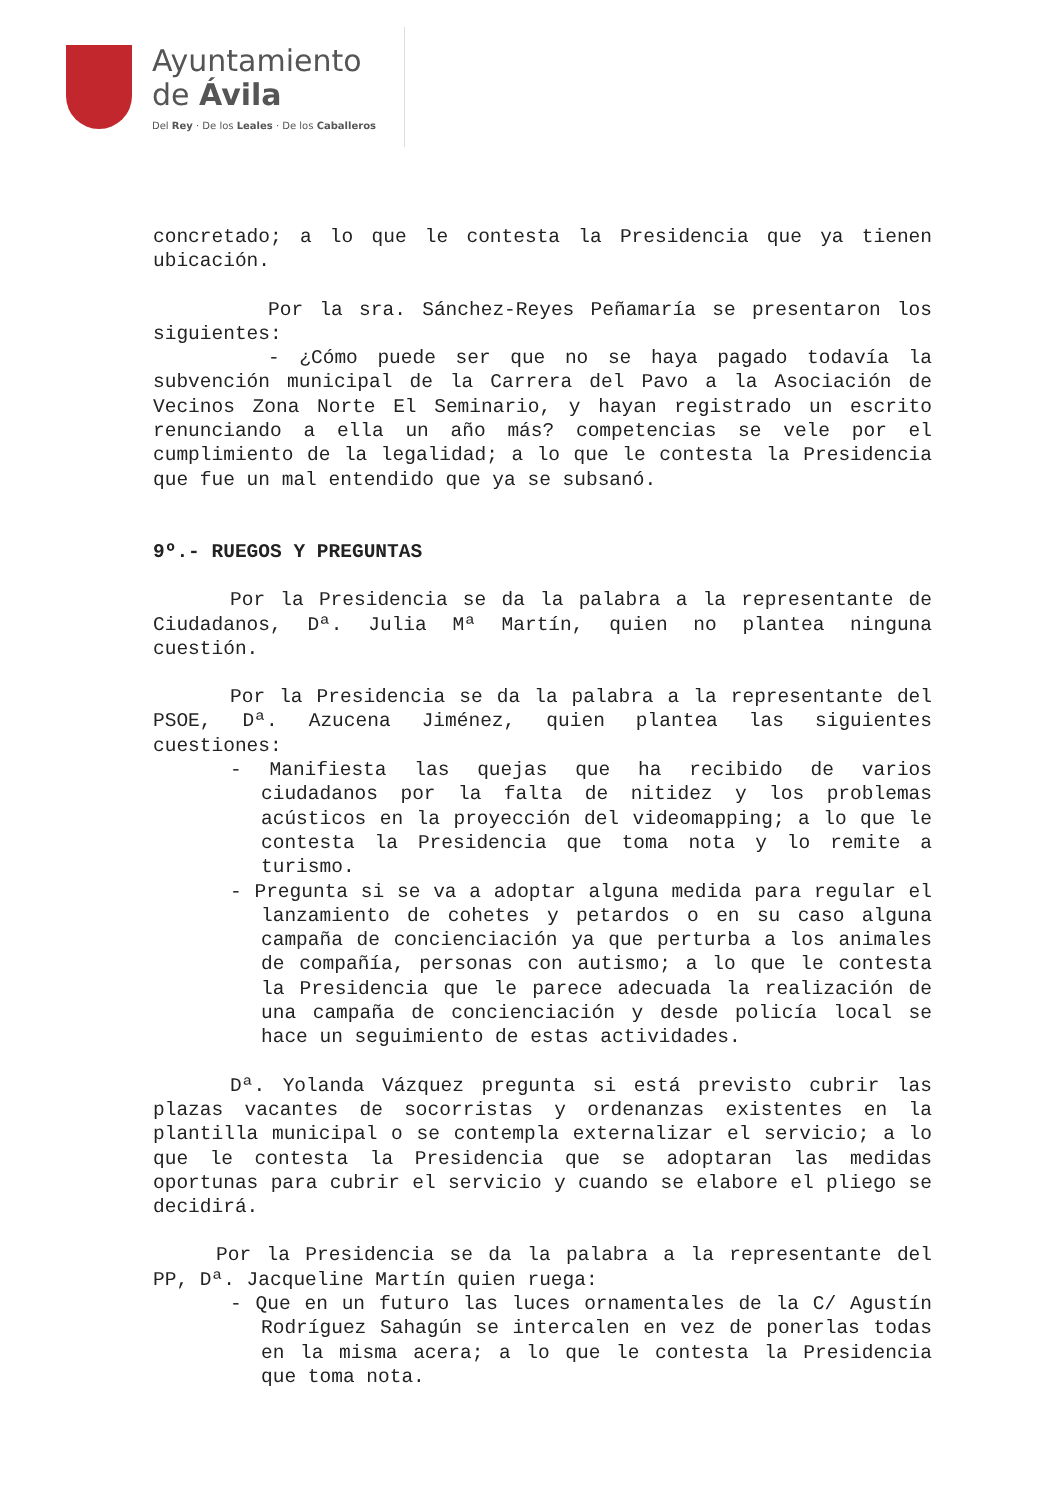Ayuntamiento
de Ávila
Del Rey · De los Leales · De los Caballeros
concretado; a lo que le contesta la Presidencia que ya tienen ubicación.
Por la sra. Sánchez-Reyes Peñamaría se presentaron los siguientes:
- ¿Cómo puede ser que no se haya pagado todavía la subvención municipal de la Carrera del Pavo a la Asociación de Vecinos Zona Norte El Seminario, y hayan registrado un escrito renunciando a ella un año más? competencias se vele por el cumplimiento de la legalidad; a lo que le contesta la Presidencia que fue un mal entendido que ya se subsanó.
9º.- RUEGOS Y PREGUNTAS
Por la Presidencia se da la palabra a la representante de Ciudadanos, Dª. Julia Mª Martín, quien no plantea ninguna cuestión.
Por la Presidencia se da la palabra a la representante del PSOE, Dª. Azucena Jiménez, quien plantea las siguientes cuestiones:
- Manifiesta las quejas que ha recibido de varios ciudadanos por la falta de nitidez y los problemas acústicos en la proyección del videomapping; a lo que le contesta la Presidencia que toma nota y lo remite a turismo.
- Pregunta si se va a adoptar alguna medida para regular el lanzamiento de cohetes y petardos o en su caso alguna campaña de concienciación ya que perturba a los animales de compañía, personas con autismo; a lo que le contesta la Presidencia que le parece adecuada la realización de una campaña de concienciación y desde policía local se hace un seguimiento de estas actividades.
Dª. Yolanda Vázquez pregunta si está previsto cubrir las plazas vacantes de socorristas y ordenanzas existentes en la plantilla municipal o se contempla externalizar el servicio; a lo que le contesta la Presidencia que se adoptaran las medidas oportunas para cubrir el servicio y cuando se elabore el pliego se decidirá.
Por la Presidencia se da la palabra a la representante del PP, Dª. Jacqueline Martín quien ruega:
- Que en un futuro las luces ornamentales de la C/ Agustín Rodríguez Sahagún se intercalen en vez de ponerlas todas en la misma acera; a lo que le contesta la Presidencia que toma nota.